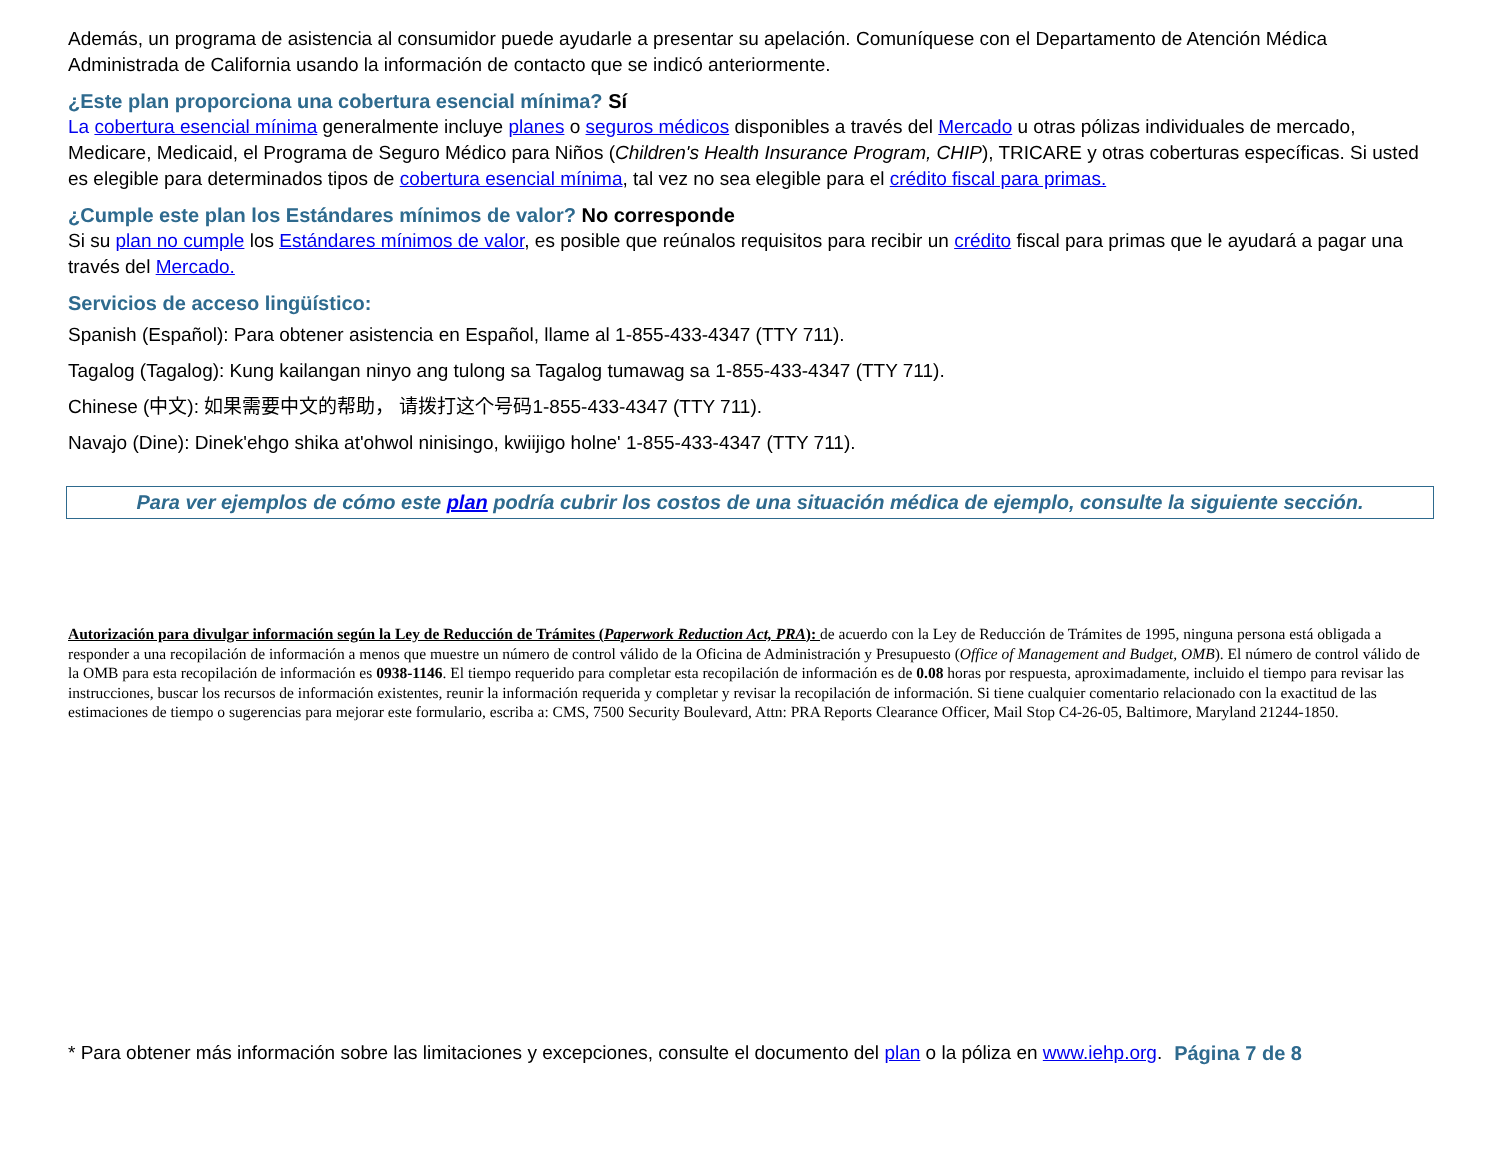Además, un programa de asistencia al consumidor puede ayudarle a presentar su apelación. Comuníquese con el Departamento de Atención Médica Administrada de California usando la información de contacto que se indicó anteriormente.
¿Este plan proporciona una cobertura esencial mínima? Sí
La cobertura esencial mínima generalmente incluye planes o seguros médicos disponibles a través del Mercado u otras pólizas individuales de mercado, Medicare, Medicaid, el Programa de Seguro Médico para Niños (Children's Health Insurance Program, CHIP), TRICARE y otras coberturas específicas. Si usted es elegible para determinados tipos de cobertura esencial mínima, tal vez no sea elegible para el crédito fiscal para primas.
¿Cumple este plan los Estándares mínimos de valor? No corresponde
Si su plan no cumple los Estándares mínimos de valor, es posible que reúnalos requisitos para recibir un crédito fiscal para primas que le ayudará a pagar una través del Mercado.
Servicios de acceso lingüístico:
Spanish (Español): Para obtener asistencia en Español, llame al 1-855-433-4347 (TTY 711).
Tagalog (Tagalog): Kung kailangan ninyo ang tulong sa Tagalog tumawag sa 1-855-433-4347 (TTY 711).
Chinese (中文): 如果需要中文的帮助， 请拨打这个号码1-855-433-4347 (TTY 711).
Navajo (Dine): Dinek'ehgo shika at'ohwol ninisingo, kwiijigo holne' 1-855-433-4347 (TTY 711).
Para ver ejemplos de cómo este plan podría cubrir los costos de una situación médica de ejemplo, consulte la siguiente sección.
Autorización para divulgar información según la Ley de Reducción de Trámites (Paperwork Reduction Act, PRA): de acuerdo con la Ley de Reducción de Trámites de 1995, ninguna persona está obligada a responder a una recopilación de información a menos que muestre un número de control válido de la Oficina de Administración y Presupuesto (Office of Management and Budget, OMB). El número de control válido de la OMB para esta recopilación de información es 0938-1146. El tiempo requerido para completar esta recopilación de información es de 0.08 horas por respuesta, aproximadamente, incluido el tiempo para revisar las instrucciones, buscar los recursos de información existentes, reunir la información requerida y completar y revisar la recopilación de información. Si tiene cualquier comentario relacionado con la exactitud de las estimaciones de tiempo o sugerencias para mejorar este formulario, escriba a: CMS, 7500 Security Boulevard, Attn: PRA Reports Clearance Officer, Mail Stop C4-26-05, Baltimore, Maryland 21244-1850.
* Para obtener más información sobre las limitaciones y excepciones, consulte el documento del plan o la póliza en www.iehp.org. Página 7 de 8